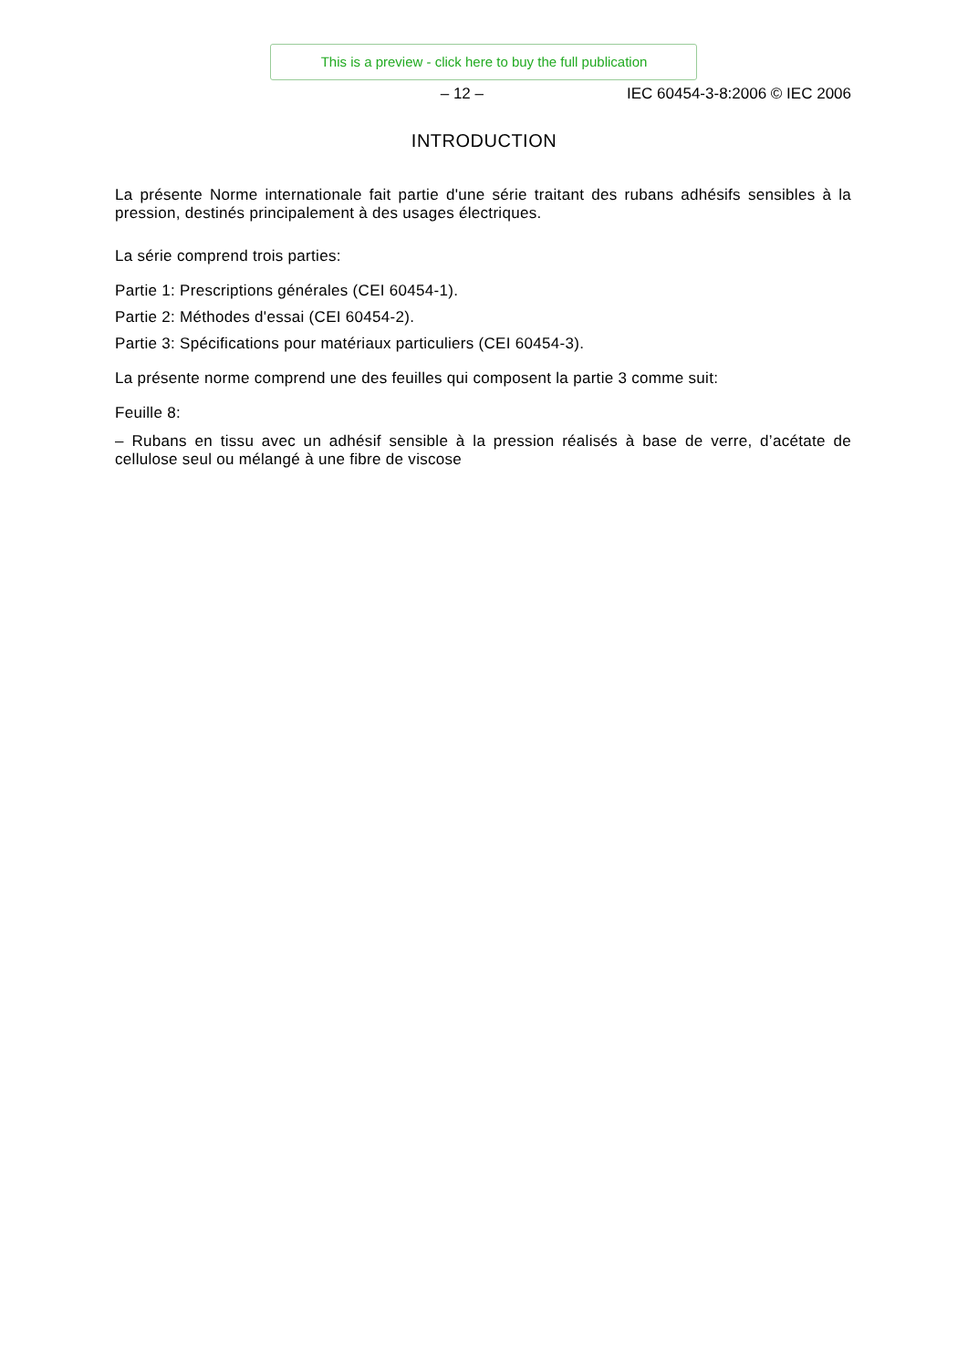This is a preview - click here to buy the full publication
– 12 – IEC 60454-3-8:2006 © IEC 2006
INTRODUCTION
La présente Norme internationale fait partie d'une série traitant des rubans adhésifs sensibles à la pression, destinés principalement à des usages électriques.
La série comprend trois parties:
Partie 1: Prescriptions générales (CEI 60454-1).
Partie 2: Méthodes d'essai (CEI 60454-2).
Partie 3: Spécifications pour matériaux particuliers (CEI 60454-3).
La présente norme comprend une des feuilles qui composent la partie 3 comme suit:
Feuille 8:
– Rubans en tissu avec un adhésif sensible à la pression réalisés à base de verre, d’acétate de cellulose seul ou mélangé à une fibre de viscose